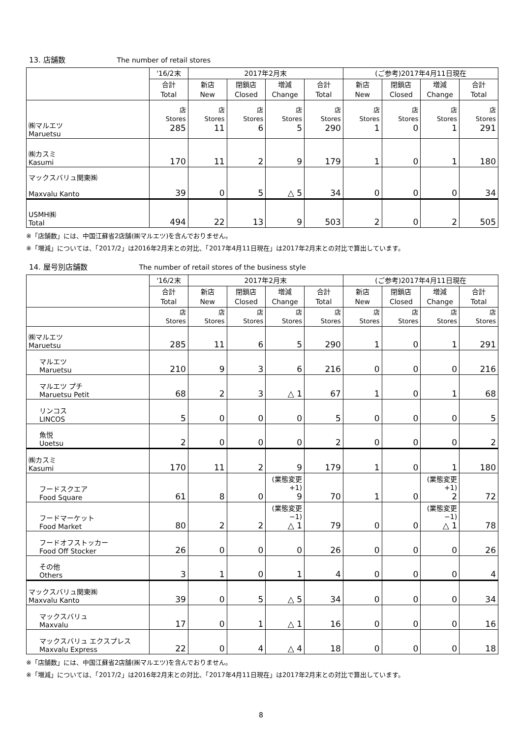13. 店舗数 The number of retail stores
| | '16/2末 | 2017年2月末 | | | | (ご参考)2017年4月11日現在 | | | |
| --- | --- | --- | --- | --- | --- | --- | --- | --- | --- |
| | 合計 Total | 新店 New | 閉鎖店 Closed | 増減 Change | 合計 Total | 新店 New | 閉鎖店 Closed | 増減 Change | 合計 Total |
| ㈱マルエツ Maruetsu | 店 Stores 285 | 店 Stores 11 | 店 Stores 6 | 店 Stores 5 | 店 Stores 290 | 店 Stores 1 | 店 Stores 0 | 店 Stores 1 | 店 Stores 291 |
| ㈱カスミ Kasumi | 170 | 11 | 2 | 9 | 179 | 1 | 0 | 1 | 180 |
| マックスバリュ関東㈱ Maxvalu Kanto | 39 | 0 | 5 | △ 5 | 34 | 0 | 0 | 0 | 34 |
| USMH㈱ Total | 494 | 22 | 13 | 9 | 503 | 2 | 0 | 2 | 505 |
※「店舗数」には、中国江蘇省2店舗(㈱マルエツ)を含んでおりません。
※「増減」については、「2017/2」は2016年2月末との対比、「2017年4月11日現在」は2017年2月末との対比で算出しています。
14. 屋号別店舗数 The number of retail stores of the business style
| | '16/2末 | 2017年2月末 | | | | (ご参考)2017年4月11日現在 | | | |
| --- | --- | --- | --- | --- | --- | --- | --- | --- | --- |
| | 合計 Total | 新店 New | 閉鎖店 Closed | 増減 Change | 合計 Total | 新店 New | 閉鎖店 Closed | 増減 Change | 合計 Total |
| | 店 Stores | 店 Stores | 店 Stores | 店 Stores | 店 Stores | 店 Stores | 店 Stores | 店 Stores | 店 Stores |
| ㈱マルエツ Maruetsu | 285 | 11 | 6 | 5 | 290 | 1 | 0 | 1 | 291 |
| マルエツ Maruetsu | 210 | 9 | 3 | 6 | 216 | 0 | 0 | 0 | 216 |
| マルエツ プチ Maruetsu Petit | 68 | 2 | 3 | △ 1 | 67 | 1 | 0 | 1 | 68 |
| リンコス LINCOS | 5 | 0 | 0 | 0 | 5 | 0 | 0 | 0 | 5 |
| 魚悦 Uoetsu | 2 | 0 | 0 | 0 | 2 | 0 | 0 | 0 | 2 |
| ㈱カスミ Kasumi | 170 | 11 | 2 | 9 | 179 | 1 | 0 | 1 | 180 |
| フードスクエア Food Square | 61 | 8 | 0 | (業態変更+1) 9 | 70 | 1 | 0 | (業態変更+1) 2 | 72 |
| フードマーケット Food Market | 80 | 2 | 2 | (業態変更−1) △ 1 | 79 | 0 | 0 | (業態変更−1) △ 1 | 78 |
| フードオフストッカー Food Off Stocker | 26 | 0 | 0 | 0 | 26 | 0 | 0 | 0 | 26 |
| その他 Others | 3 | 1 | 0 | 1 | 4 | 0 | 0 | 0 | 4 |
| マックスバリュ関東㈱ Maxvalu Kanto | 39 | 0 | 5 | △ 5 | 34 | 0 | 0 | 0 | 34 |
| マックスバリュ Maxvalu | 17 | 0 | 1 | △ 1 | 16 | 0 | 0 | 0 | 16 |
| マックスバリュ エクスプレス Maxvalu Express | 22 | 0 | 4 | △ 4 | 18 | 0 | 0 | 0 | 18 |
※「店舗数」には、中国江蘇省2店舗(㈱マルエツ)を含んでおりません。
※「増減」については、「2017/2」は2016年2月末との対比、「2017年4月11日現在」は2017年2月末との対比で算出しています。
8